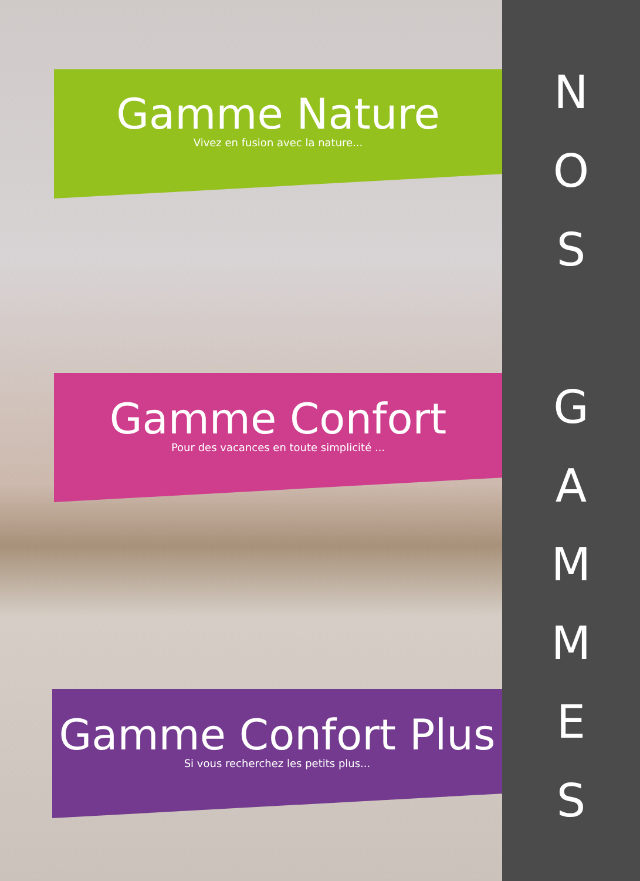Gamme Nature
Vivez en fusion avec la nature...
Gamme Confort
Pour des vacances en toute simplicité ...
Gamme Confort Plus
Si vous recherchez les petits plus...
N
O
S
G
A
M
M
E
S